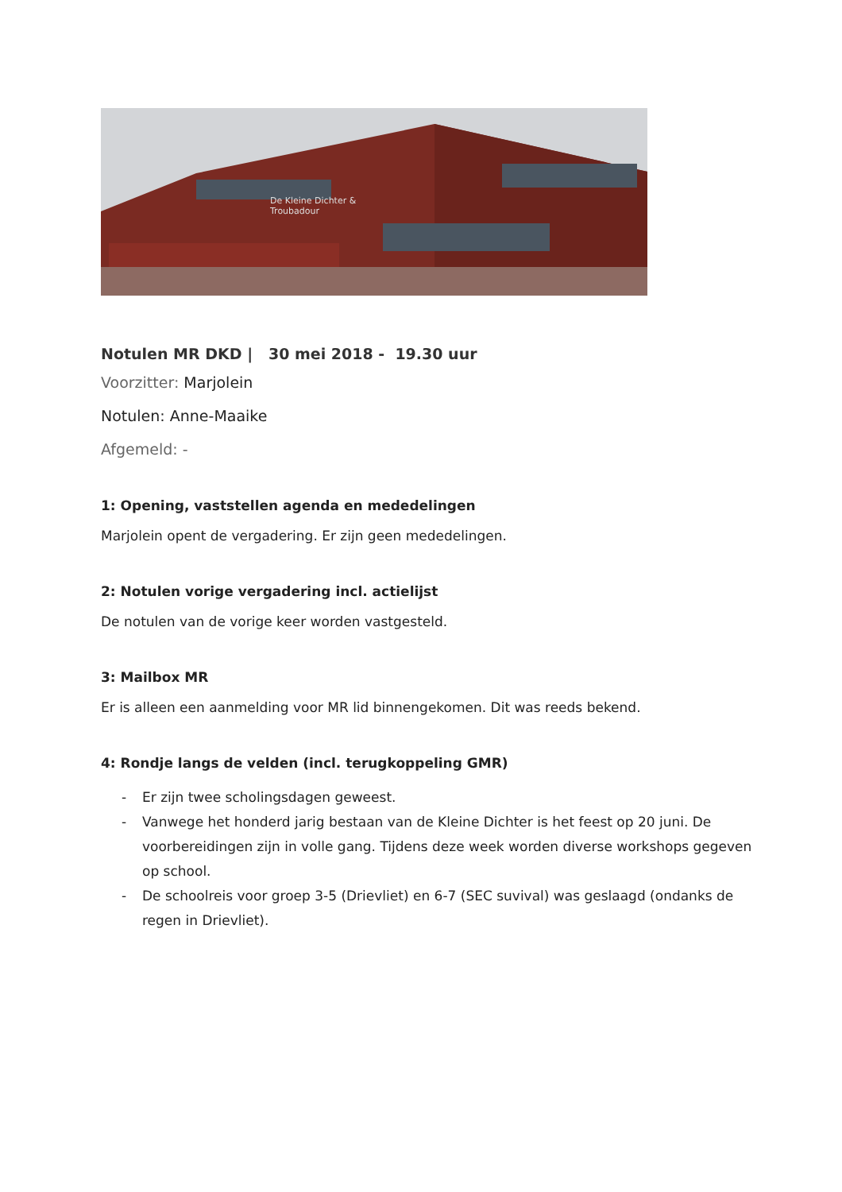De Kleine Dichter &
Troubadour
Notulen MR DKD | 30 mei 2018 - 19.30 uur
Voorzitter: Marjolein
Notulen: Anne-Maaike
Afgemeld: -
1: Opening, vaststellen agenda en mededelingen
Marjolein opent de vergadering. Er zijn geen mededelingen.
2: Notulen vorige vergadering incl. actielijst
De notulen van de vorige keer worden vastgesteld.
3: Mailbox MR
Er is alleen een aanmelding voor MR lid binnengekomen. Dit was reeds bekend.
4: Rondje langs de velden (incl. terugkoppeling GMR)
- Er zijn twee scholingsdagen geweest.
- Vanwege het honderd jarig bestaan van de Kleine Dichter is het feest op 20 juni. De voorbereidingen zijn in volle gang. Tijdens deze week worden diverse workshops gegeven op school.
- De schoolreis voor groep 3-5 (Drievliet) en 6-7 (SEC suvival) was geslaagd (ondanks de regen in Drievliet).